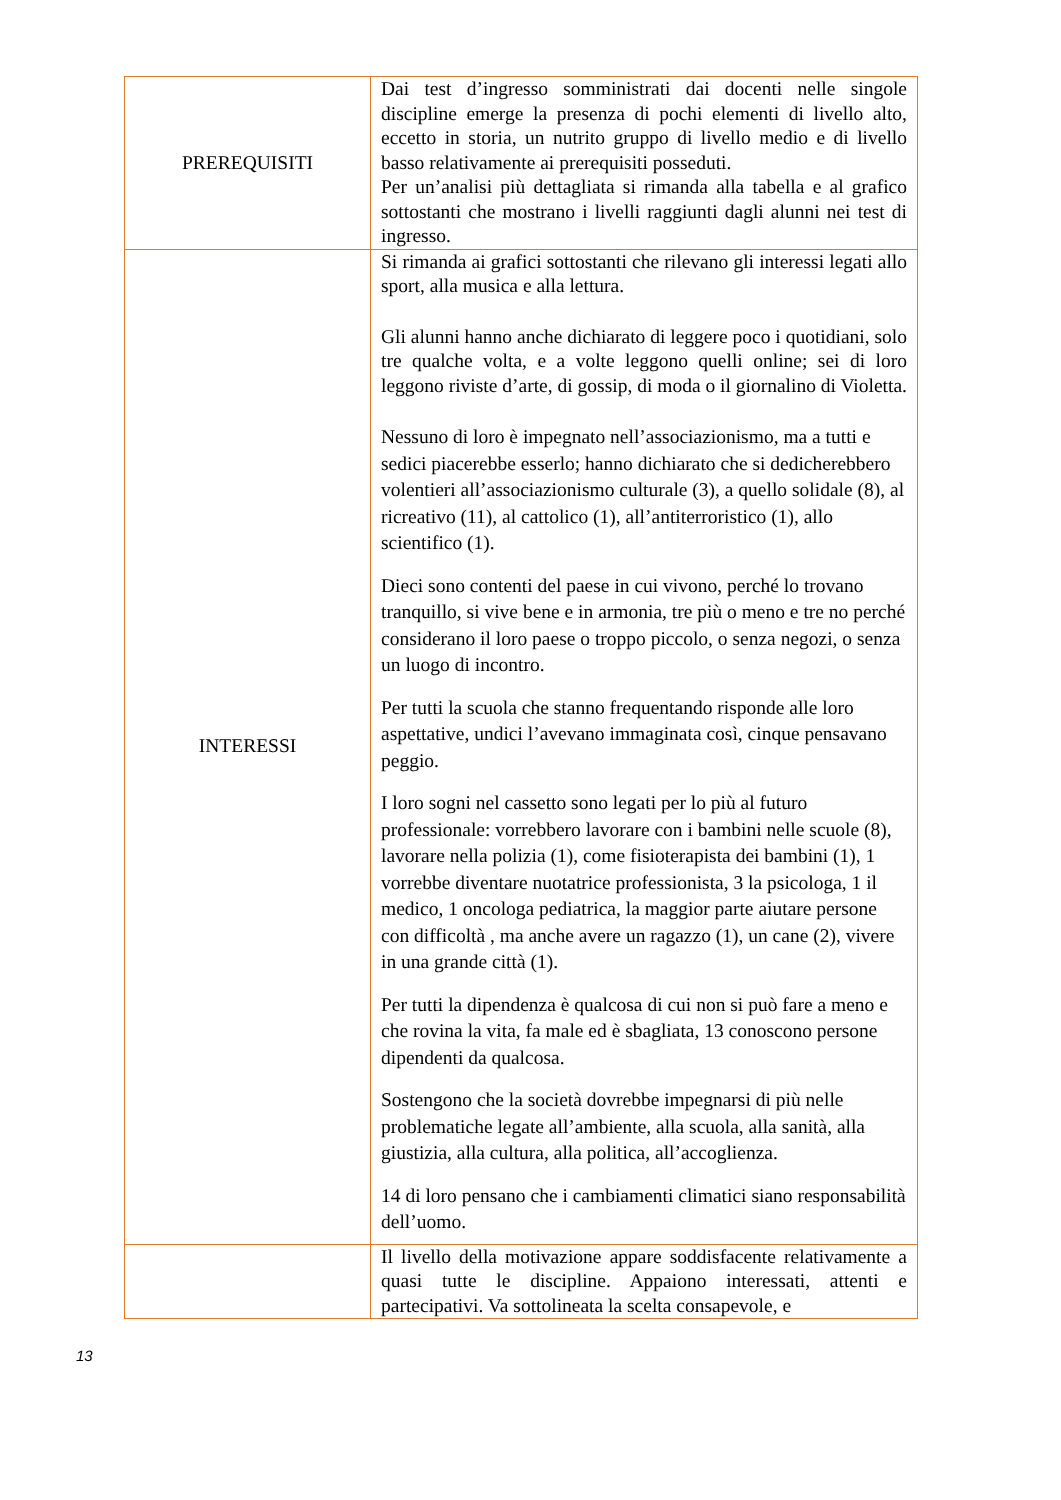| PREREQUISITI | Dai test d’ingresso somministrati dai docenti nelle singole discipline emerge la presenza di pochi elementi di livello alto, eccetto in storia, un nutrito gruppo di livello medio e di livello basso relativamente ai prerequisiti posseduti. Per un’analisi più dettagliata si rimanda alla tabella e al grafico sottostanti che mostrano i livelli raggiunti dagli alunni nei test di ingresso. |
| INTERESSI | Si rimanda ai grafici sottostanti che rilevano gli interessi legati allo sport, alla musica e alla lettura. Gli alunni hanno anche dichiarato di leggere poco i quotidiani, solo tre qualche volta, e a volte leggono quelli online; sei di loro leggono riviste d’arte, di gossip, di moda o il giornalino di Violetta. Nessuno di loro è impegnato nell’associazionismo, ma a tutti e sedici piacerebbe esserlo; hanno dichiarato che si dedicherebbero volentieri all’associazionismo culturale (3), a quello solidale (8), al ricreativo (11), al cattolico (1), all’antiterroristico (1), allo scientifico (1). Dieci sono contenti del paese in cui vivono, perché lo trovano tranquillo, si vive bene e in armonia, tre più o meno e tre no perché considerano il loro paese o troppo piccolo, o senza negozi, o senza un luogo di incontro. Per tutti la scuola che stanno frequentando risponde alle loro aspettative, undici l’avevano immaginata così, cinque pensavano peggio. I loro sogni nel cassetto sono legati per lo più al futuro professionale: vorrebbero lavorare con i bambini nelle scuole (8), lavorare nella polizia (1), come fisioterapista dei bambini (1), 1 vorrebbe diventare nuotatrice professionista, 3 la psicologa, 1 il medico, 1 oncologa pediatrica, la maggior parte aiutare persone con difficoltà , ma anche avere un ragazzo (1), un cane (2), vivere in una grande città (1). Per tutti la dipendenza è qualcosa di cui non si può fare a meno e che rovina la vita, fa male ed è sbagliata, 13 conoscono persone dipendenti da qualcosa. Sostengono che la società dovrebbe impegnarsi di più nelle problematiche legate all’ambiente, alla scuola, alla sanità, alla giustizia, alla cultura, alla politica, all’accoglienza. 14 di loro pensano che i cambiamenti climatici siano responsabilità dell’uomo. |
| | Il livello della motivazione appare soddisfacente relativamente a quasi tutte le discipline. Appaiono interessati, attenti e partecipativi. Va sottolineata la scelta consapevole, e |
13